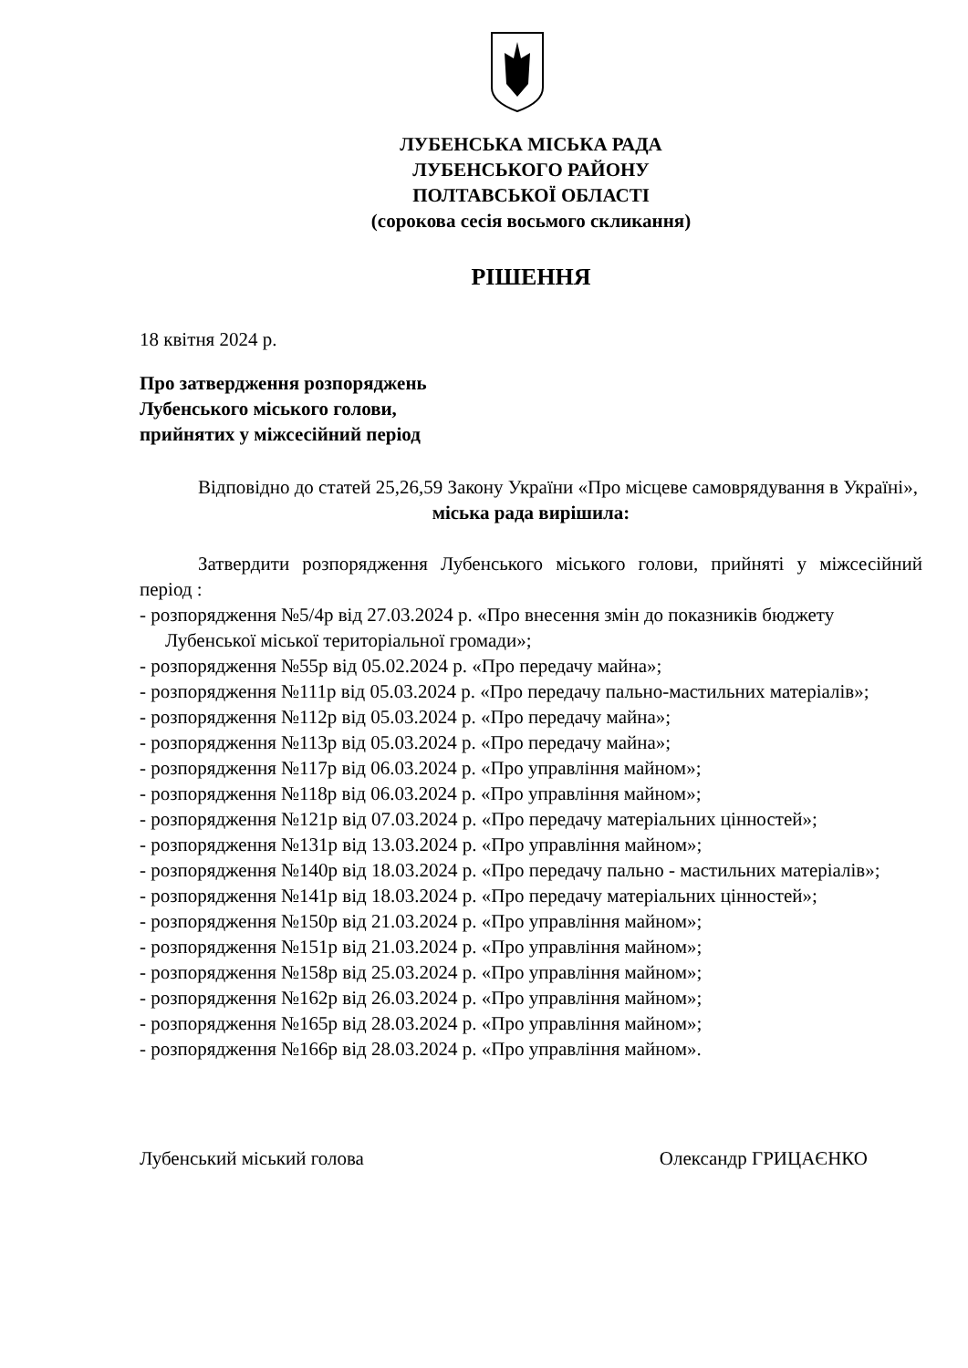ЛУБЕНСЬКА МІСЬКА РАДА
ЛУБЕНСЬКОГО РАЙОНУ
ПОЛТАВСЬКОЇ ОБЛАСТІ
(сорокова сесія восьмого скликання)
РІШЕННЯ
18 квітня 2024 р.
Про затвердження розпоряджень
Лубенського міського голови,
прийнятих у міжсесійний період
Відповідно до статей 25,26,59 Закону України «Про місцеве самоврядування в Україні»,
міська рада вирішила:
Затвердити розпорядження Лубенського міського голови, прийняті у міжсесійний період :
- розпорядження №5/4р від 27.03.2024 р. «Про внесення змін до показників бюджету Лубенської міської територіальної громади»;
- розпорядження №55р від 05.02.2024 р. «Про передачу майна»;
- розпорядження №111р від 05.03.2024 р. «Про передачу пально-мастильних матеріалів»;
- розпорядження №112р від 05.03.2024 р. «Про передачу майна»;
- розпорядження №113р від 05.03.2024 р. «Про передачу майна»;
- розпорядження №117р від 06.03.2024 р. «Про управління майном»;
- розпорядження №118р від 06.03.2024 р. «Про управління майном»;
- розпорядження №121р від 07.03.2024 р. «Про передачу матеріальних цінностей»;
- розпорядження №131р від 13.03.2024 р. «Про управління майном»;
- розпорядження №140р від 18.03.2024 р. «Про передачу пально - мастильних матеріалів»;
- розпорядження №141р від 18.03.2024 р. «Про передачу матеріальних цінностей»;
- розпорядження №150р від 21.03.2024 р. «Про управління майном»;
- розпорядження №151р від 21.03.2024 р. «Про управління майном»;
- розпорядження №158р від 25.03.2024 р. «Про управління майном»;
- розпорядження №162р від 26.03.2024 р. «Про управління майном»;
- розпорядження №165р від 28.03.2024 р. «Про управління майном»;
- розпорядження №166р від 28.03.2024 р. «Про управління майном».
Лубенський міський голова Олександр ГРИЦАЄНКО